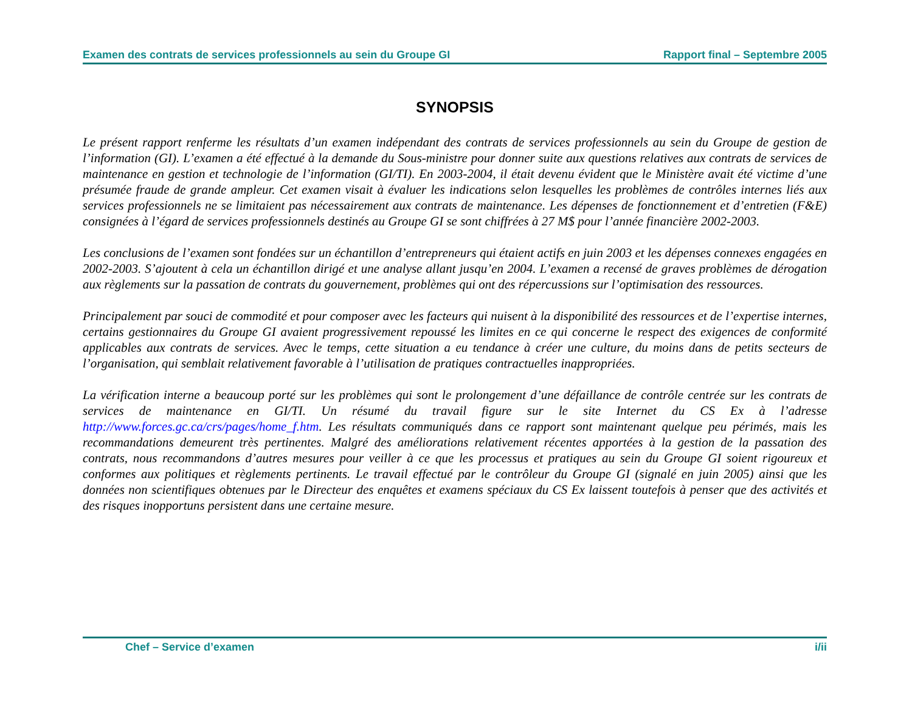Examen des contrats de services professionnels au sein du Groupe GI Rapport final – Septembre 2005
SYNOPSIS
Le présent rapport renferme les résultats d’un examen indépendant des contrats de services professionnels au sein du Groupe de gestion de l’information (GI). L’examen a été effectué à la demande du Sous-ministre pour donner suite aux questions relatives aux contrats de services de maintenance en gestion et technologie de l’information (GI/TI). En 2003-2004, il était devenu évident que le Ministère avait été victime d’une présumée fraude de grande ampleur. Cet examen visait à évaluer les indications selon lesquelles les problèmes de contrôles internes liés aux services professionnels ne se limitaient pas nécessairement aux contrats de maintenance. Les dépenses de fonctionnement et d’entretien (F&E) consignées à l’égard de services professionnels destinés au Groupe GI se sont chiffrées à 27 M$ pour l’année financière 2002-2003.
Les conclusions de l’examen sont fondées sur un échantillon d’entrepreneurs qui étaient actifs en juin 2003 et les dépenses connexes engagées en 2002-2003. S’ajoutent à cela un échantillon dirigé et une analyse allant jusqu’en 2004. L’examen a recensé de graves problèmes de dérogation aux règlements sur la passation de contrats du gouvernement, problèmes qui ont des répercussions sur l’optimisation des ressources.
Principalement par souci de commodité et pour composer avec les facteurs qui nuisent à la disponibilité des ressources et de l’expertise internes, certains gestionnaires du Groupe GI avaient progressivement repoussé les limites en ce qui concerne le respect des exigences de conformité applicables aux contrats de services. Avec le temps, cette situation a eu tendance à créer une culture, du moins dans de petits secteurs de l’organisation, qui semblait relativement favorable à l’utilisation de pratiques contractuelles inappropriées.
La vérification interne a beaucoup porté sur les problèmes qui sont le prolongement d’une défaillance de contrôle centrée sur les contrats de services de maintenance en GI/TI. Un résumé du travail figure sur le site Internet du CS Ex à l’adresse http://www.forces.gc.ca/crs/pages/home_f.htm. Les résultats communiqués dans ce rapport sont maintenant quelque peu périmés, mais les recommandations demeurent très pertinentes. Malgré des améliorations relativement récentes apportées à la gestion de la passation des contrats, nous recommandons d’autres mesures pour veiller à ce que les processus et pratiques au sein du Groupe GI soient rigoureux et conformes aux politiques et règlements pertinents. Le travail effectué par le contrôleur du Groupe GI (signalé en juin 2005) ainsi que les données non scientifiques obtenues par le Directeur des enquêtes et examens spéciaux du CS Ex laissent toutefois à penser que des activités et des risques inopportuns persistent dans une certaine mesure.
Chef – Service d’examen i/ii